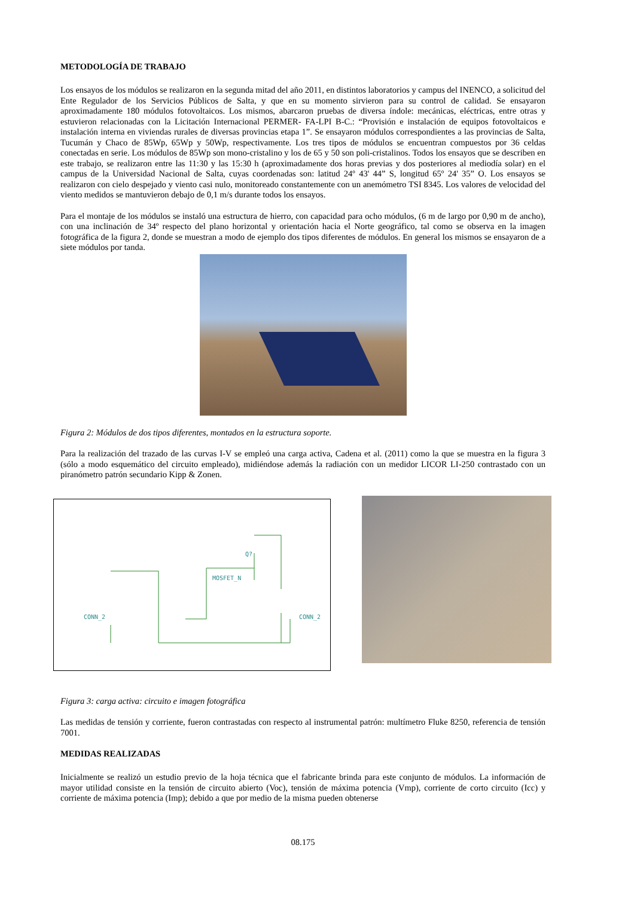METODOLOGÍA DE TRABAJO
Los ensayos de los módulos se realizaron en la segunda mitad del año 2011, en distintos laboratorios y campus del INENCO, a solicitud del Ente Regulador de los Servicios Públicos de Salta, y que en su momento sirvieron para su control de calidad. Se ensayaron aproximadamente 180 módulos fotovoltaicos. Los mismos, abarcaron pruebas de diversa índole: mecánicas, eléctricas, entre otras y estuvieron relacionadas con la Licitación Internacional PERMER- FA-LPI B-C.: “Provisión e instalación de equipos fotovoltaicos e instalación interna en viviendas rurales de diversas provincias etapa 1”. Se ensayaron módulos correspondientes a las provincias de Salta, Tucumán y Chaco de 85Wp, 65Wp y 50Wp, respectivamente. Los tres tipos de módulos se encuentran compuestos por 36 celdas conectadas en serie. Los módulos de 85Wp son mono-cristalino y los de 65 y 50 son poli-cristalinos. Todos los ensayos que se describen en este trabajo, se realizaron entre las 11:30 y las 15:30 h (aproximadamente dos horas previas y dos posteriores al mediodía solar) en el campus de la Universidad Nacional de Salta, cuyas coordenadas son: latitud 24º 43' 44” S, longitud 65º 24' 35” O. Los ensayos se realizaron con cielo despejado y viento casi nulo, monitoreado constantemente con un anemómetro TSI 8345. Los valores de velocidad del viento medidos se mantuvieron debajo de 0,1 m/s durante todos los ensayos.
Para el montaje de los módulos se instaló una estructura de hierro, con capacidad para ocho módulos, (6 m de largo por 0,90 m de ancho), con una inclinación de 34º respecto del plano horizontal y orientación hacia el Norte geográfico, tal como se observa en la imagen fotográfica de la figura 2, donde se muestran a modo de ejemplo dos tipos diferentes de módulos. En general los mismos se ensayaron de a siete módulos por tanda.
Figura 2: Módulos de dos tipos diferentes, montados en la estructura soporte.
Para la realización del trazado de las curvas I-V se empleó una carga activa, Cadena et al. (2011) como la que se muestra en la figura 3 (sólo a modo esquemático del circuito empleado), midiéndose además la radiación con un medidor LICOR LI-250 contrastado con un piranómetro patrón secundario Kipp & Zonen.
CONN_2
MOSFET_N
Q?
CONN_2
Figura 3: carga activa: circuito e imagen fotográfica
Las medidas de tensión y corriente, fueron contrastadas con respecto al instrumental patrón: multímetro Fluke 8250, referencia de tensión 7001.
MEDIDAS REALIZADAS
Inicialmente se realizó un estudio previo de la hoja técnica que el fabricante brinda para este conjunto de módulos. La información de mayor utilidad consiste en la tensión de circuito abierto (Voc), tensión de máxima potencia (Vmp), corriente de corto circuito (Icc) y corriente de máxima potencia (Imp); debido a que por medio de la misma pueden obtenerse
08.175